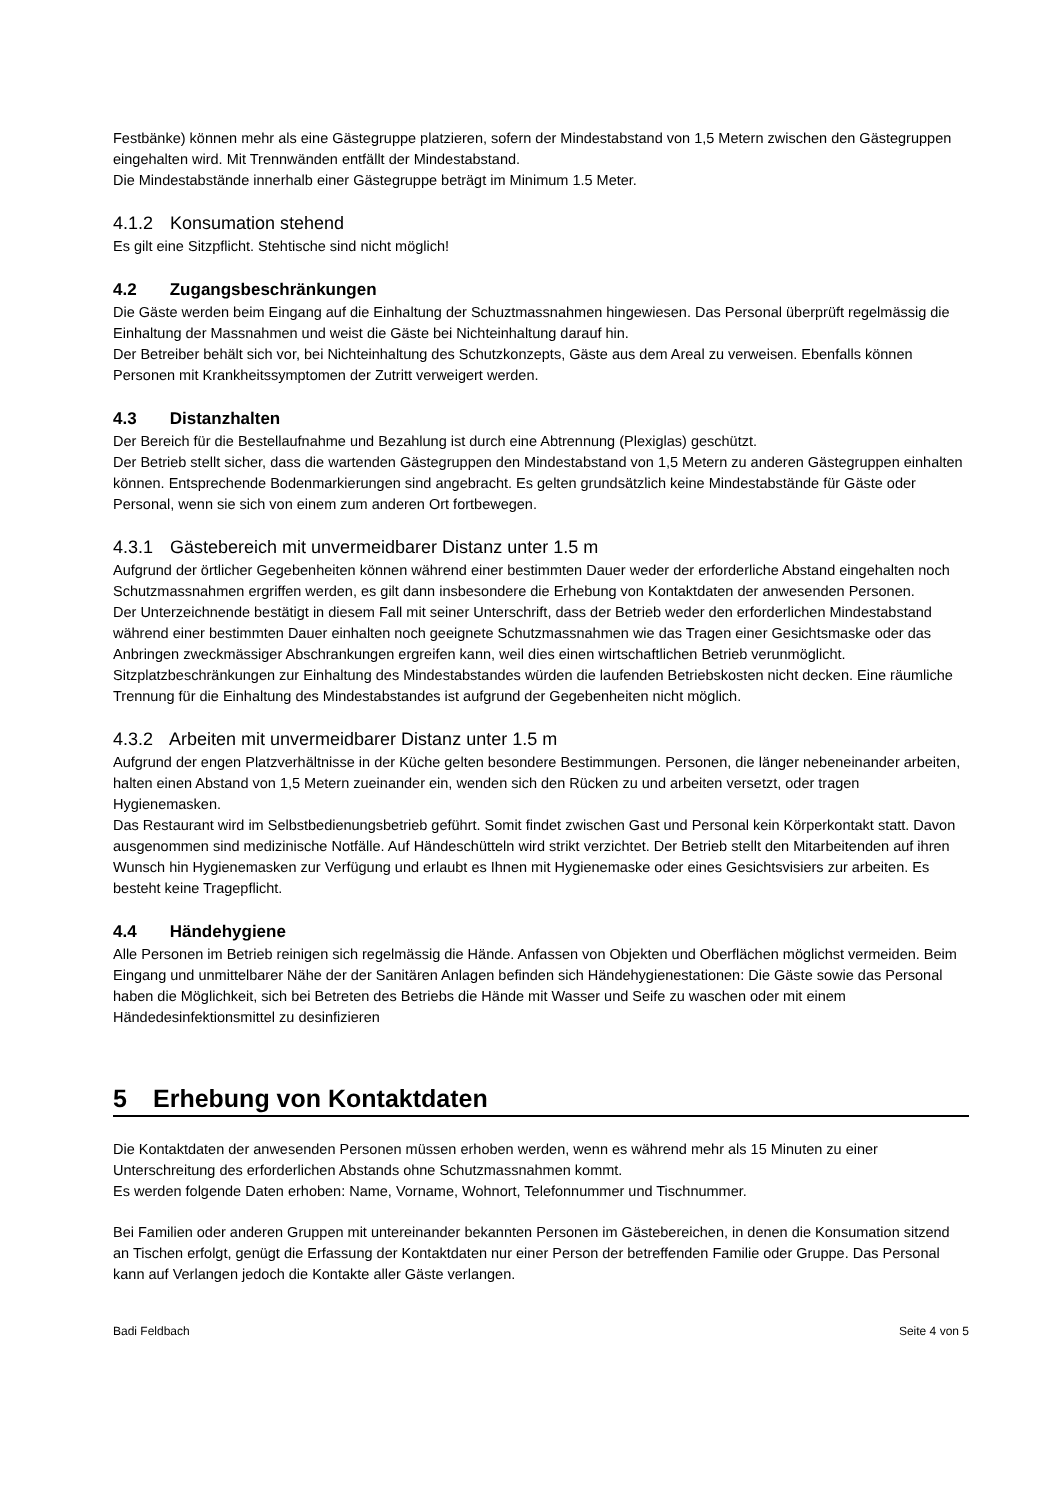Festbänke) können mehr als eine Gästegruppe platzieren, sofern der Mindestabstand von 1,5 Metern zwischen den Gästegruppen eingehalten wird. Mit Trennwänden entfällt der Mindestabstand.
Die Mindestabstände innerhalb einer Gästegruppe beträgt im Minimum 1.5 Meter.
4.1.2 Konsumation stehend
Es gilt eine Sitzpflicht. Stehtische sind nicht möglich!
4.2 Zugangsbeschränkungen
Die Gäste werden beim Eingang auf die Einhaltung der Schuztmassnahmen hingewiesen. Das Personal überprüft regelmässig die Einhaltung der Massnahmen und weist die Gäste bei Nichteinhaltung darauf hin.
Der Betreiber behält sich vor, bei Nichteinhaltung des Schutzkonzepts, Gäste aus dem Areal zu verweisen. Ebenfalls können Personen mit Krankheitssymptomen der Zutritt verweigert werden.
4.3 Distanzhalten
Der Bereich für die Bestellaufnahme und Bezahlung ist durch eine Abtrennung (Plexiglas) geschützt.
Der Betrieb stellt sicher, dass die wartenden Gästegruppen den Mindestabstand von 1,5 Metern zu anderen Gästegruppen einhalten können. Entsprechende Bodenmarkierungen sind angebracht. Es gelten grundsätzlich keine Mindestabstände für Gäste oder Personal, wenn sie sich von einem zum anderen Ort fortbewegen.
4.3.1 Gästebereich mit unvermeidbarer Distanz unter 1.5 m
Aufgrund der örtlicher Gegebenheiten können während einer bestimmten Dauer weder der erforderliche Abstand eingehalten noch Schutzmassnahmen ergriffen werden, es gilt dann insbesondere die Erhebung von Kontaktdaten der anwesenden Personen.
Der Unterzeichnende bestätigt in diesem Fall mit seiner Unterschrift, dass der Betrieb weder den erforderlichen Mindestabstand während einer bestimmten Dauer einhalten noch geeignete Schutzmassnahmen wie das Tragen einer Gesichtsmaske oder das Anbringen zweckmässiger Abschrankungen ergreifen kann, weil dies einen wirtschaftlichen Betrieb verunmöglicht.
Sitzplatzbeschränkungen zur Einhaltung des Mindestabstandes würden die laufenden Betriebskosten nicht decken. Eine räumliche Trennung für die Einhaltung des Mindestabstandes ist aufgrund der Gegebenheiten nicht möglich.
4.3.2 Arbeiten mit unvermeidbarer Distanz unter 1.5 m
Aufgrund der engen Platzverhältnisse in der Küche gelten besondere Bestimmungen. Personen, die länger nebeneinander arbeiten, halten einen Abstand von 1,5 Metern zueinander ein, wenden sich den Rücken zu und arbeiten versetzt, oder tragen Hygienemasken.
Das Restaurant wird im Selbstbedienungsbetrieb geführt. Somit findet zwischen Gast und Personal kein Körperkontakt statt. Davon ausgenommen sind medizinische Notfälle. Auf Händeschütteln wird strikt verzichtet. Der Betrieb stellt den Mitarbeitenden auf ihren Wunsch hin Hygienemasken zur Verfügung und erlaubt es Ihnen mit Hygienemaske oder eines Gesichtsvisiers zur arbeiten. Es besteht keine Tragepflicht.
4.4 Händehygiene
Alle Personen im Betrieb reinigen sich regelmässig die Hände. Anfassen von Objekten und Oberflächen möglichst vermeiden. Beim Eingang und unmittelbarer Nähe der der Sanitären Anlagen befinden sich Händehygienestationen: Die Gäste sowie das Personal haben die Möglichkeit, sich bei Betreten des Betriebs die Hände mit Wasser und Seife zu waschen oder mit einem Händedesinfektionsmittel zu desinfizieren
5 Erhebung von Kontaktdaten
Die Kontaktdaten der anwesenden Personen müssen erhoben werden, wenn es während mehr als 15 Minuten zu einer Unterschreitung des erforderlichen Abstands ohne Schutzmassnahmen kommt.
Es werden folgende Daten erhoben: Name, Vorname, Wohnort, Telefonnummer und Tischnummer.
Bei Familien oder anderen Gruppen mit untereinander bekannten Personen im Gästebereichen, in denen die Konsumation sitzend an Tischen erfolgt, genügt die Erfassung der Kontaktdaten nur einer Person der betreffenden Familie oder Gruppe. Das Personal kann auf Verlangen jedoch die Kontakte aller Gäste verlangen.
Badi Feldbach Seite 4 von 5